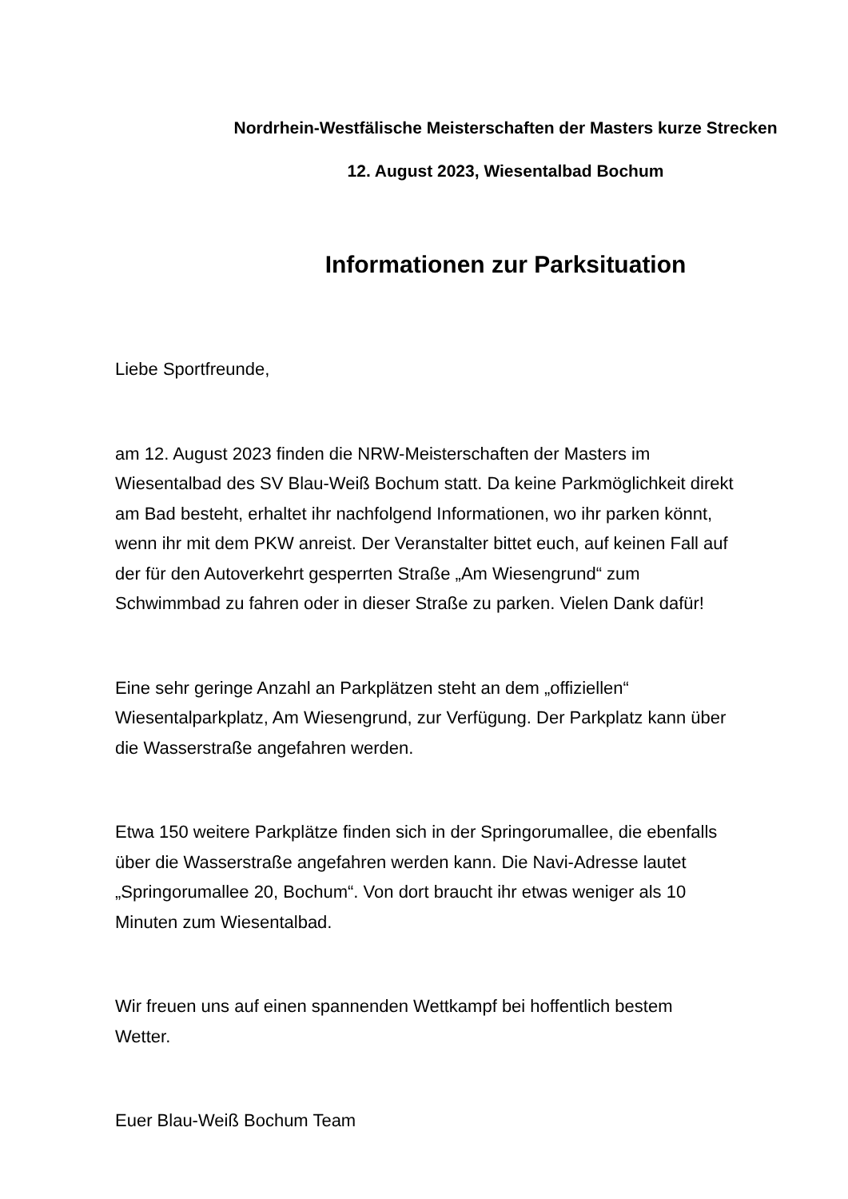Nordrhein-Westfälische Meisterschaften der Masters kurze Strecken
12. August 2023, Wiesentalbad Bochum
Informationen zur Parksituation
Liebe Sportfreunde,
am 12. August 2023 finden die NRW-Meisterschaften der Masters im
Wiesentalbad des SV Blau-Weiß Bochum statt. Da keine Parkmöglichkeit direkt
am Bad besteht, erhaltet ihr nachfolgend Informationen, wo ihr parken könnt,
wenn ihr mit dem PKW anreist. Der Veranstalter bittet euch, auf keinen Fall auf
der für den Autoverkehrt gesperrten Straße „Am Wiesengrund“ zum
Schwimmbad zu fahren oder in dieser Straße zu parken. Vielen Dank dafür!
Eine sehr geringe Anzahl an Parkplätzen steht an dem „offiziellen“
Wiesentalparkplatz, Am Wiesengrund, zur Verfügung. Der Parkplatz kann über
die Wasserstraße angefahren werden.
Etwa 150 weitere Parkplätze finden sich in der Springorumallee, die ebenfalls
über die Wasserstraße angefahren werden kann. Die Navi-Adresse lautet
„Springorumallee 20, Bochum“. Von dort braucht ihr etwas weniger als 10
Minuten zum Wiesentalbad.
Wir freuen uns auf einen spannenden Wettkampf bei hoffentlich bestem
Wetter.
Euer Blau-Weiß Bochum Team